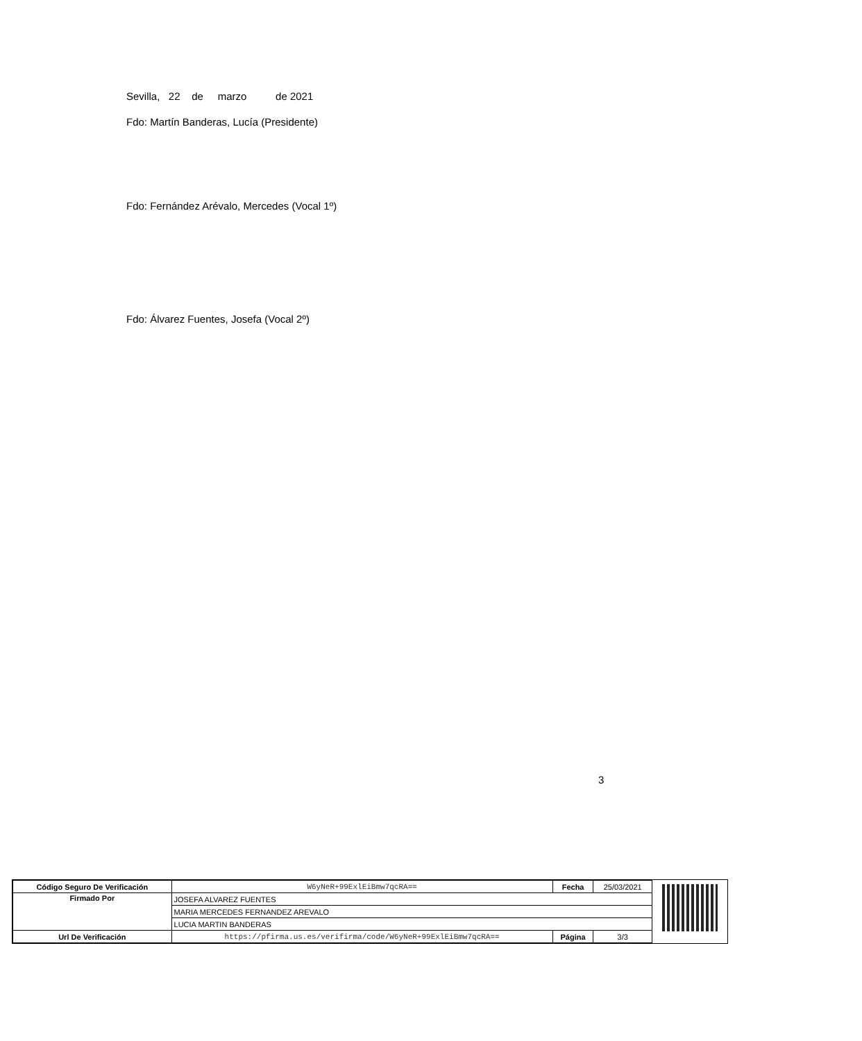Sevilla, 22 de marzo de 2021
Fdo: Martín Banderas, Lucía (Presidente)
Fdo: Fernández Arévalo, Mercedes (Vocal 1º)
Fdo: Álvarez Fuentes, Josefa (Vocal 2º)
3
| Código Seguro De Verificación | W6yNeR+99ExlEiBmw7qcRA== | Fecha | 25/03/2021 |
| Firmado Por | JOSEFA ALVAREZ FUENTES | | |
| | MARIA MERCEDES FERNANDEZ AREVALO | | |
| | LUCIA MARTIN BANDERAS | | |
| Url De Verificación | https://pfirma.us.es/verifirma/code/W6yNeR+99ExlEiBmw7qcRA== | Página | 3/3 |